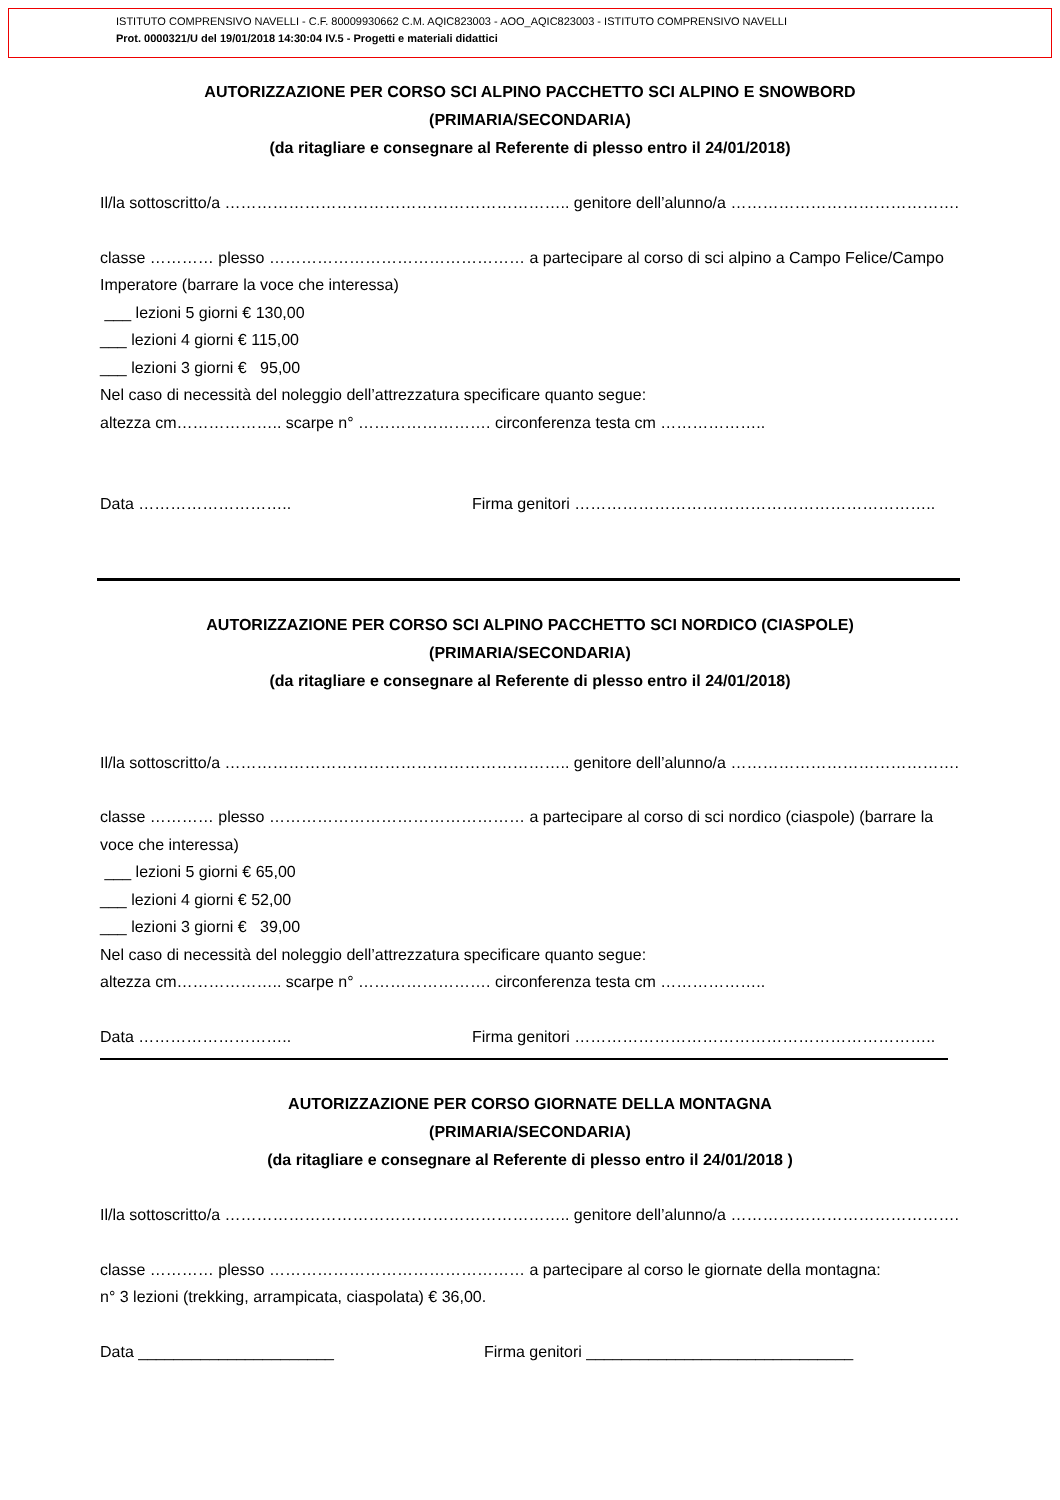ISTITUTO COMPRENSIVO NAVELLI - C.F. 80009930662 C.M. AQIC823003 - AOO_AQIC823003 - ISTITUTO COMPRENSIVO NAVELLI
Prot. 0000321/U del 19/01/2018 14:30:04 IV.5 - Progetti e materiali didattici
AUTORIZZAZIONE PER CORSO SCI ALPINO PACCHETTO SCI ALPINO E SNOWBORD
(PRIMARIA/SECONDARIA)
(da ritagliare e consegnare al Referente di plesso entro il 24/01/2018)
Il/la sottoscritto/a ……………………………………………………….. genitore dell’alunno/a …………………………………….
classe ………… plesso ………………………………………… a partecipare al corso di sci alpino a Campo Felice/Campo Imperatore (barrare la voce che interessa)
___ lezioni 5 giorni € 130,00
___ lezioni 4 giorni € 115,00
___ lezioni 3 giorni € 95,00
Nel caso di necessità del noleggio dell’attrezzatura specificare quanto segue:
altezza cm……………….. scarpe n° ……………………. circonferenza testa cm ………………..
Data ……………………….. Firma genitori …………………………………………………………..
AUTORIZZAZIONE PER CORSO SCI ALPINO PACCHETTO SCI NORDICO (CIASPOLE)
(PRIMARIA/SECONDARIA)
(da ritagliare e consegnare al Referente di plesso entro il 24/01/2018)
Il/la sottoscritto/a ……………………………………………………….. genitore dell’alunno/a …………………………………….
classe ………… plesso ………………………………………… a partecipare al corso di sci nordico (ciaspole) (barrare la voce che interessa)
___ lezioni 5 giorni € 65,00
___ lezioni 4 giorni € 52,00
___ lezioni 3 giorni € 39,00
Nel caso di necessità del noleggio dell’attrezzatura specificare quanto segue:
altezza cm……………….. scarpe n° ……………………. circonferenza testa cm ………………..
Data ……………………….. Firma genitori …………………………………………………………..
AUTORIZZAZIONE PER CORSO GIORNATE DELLA MONTAGNA
(PRIMARIA/SECONDARIA)
(da ritagliare e consegnare al Referente di plesso entro il 24/01/2018 )
Il/la sottoscritto/a ……………………………………………………….. genitore dell’alunno/a …………………………………….
classe ………… plesso ………………………………………… a partecipare al corso le giornate della montagna:
n° 3 lezioni (trekking, arrampicata, ciaspolata) € 36,00.
Data ______________________ Firma genitori ______________________________